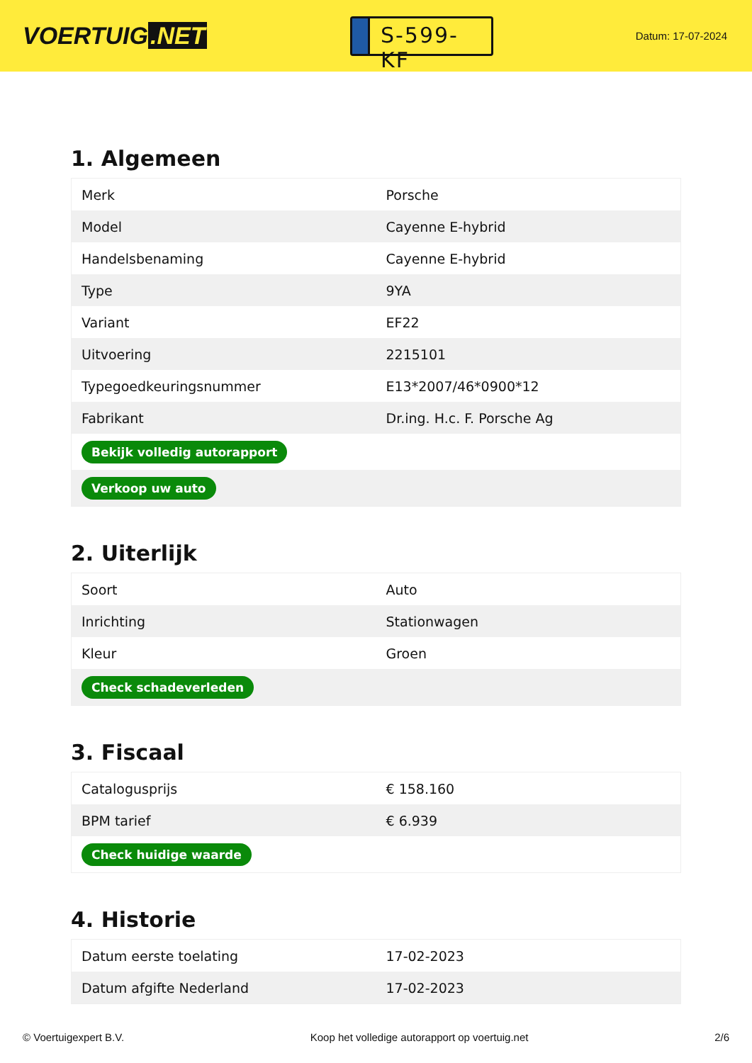VOERTUIG.NET
S-599-KF
Datum: 17-07-2024
1. Algemeen
| Merk | Porsche |
| Model | Cayenne E-hybrid |
| Handelsbenaming | Cayenne E-hybrid |
| Type | 9YA |
| Variant | EF22 |
| Uitvoering | 2215101 |
| Typegoedkeuringsnummer | E13*2007/46*0900*12 |
| Fabrikant | Dr.ing. H.c. F. Porsche Ag |
| Bekijk volledig autorapport | |
| Verkoop uw auto | |
2. Uiterlijk
| Soort | Auto |
| Inrichting | Stationwagen |
| Kleur | Groen |
| Check schadeverleden | |
3. Fiscaal
| Catalogusprijs | € 158.160 |
| BPM tarief | € 6.939 |
| Check huidige waarde | |
4. Historie
| Datum eerste toelating | 17-02-2023 |
| Datum afgifte Nederland | 17-02-2023 |
© Voertuigexpert B.V. Koop het volledige autorapport op voertuig.net 2/6